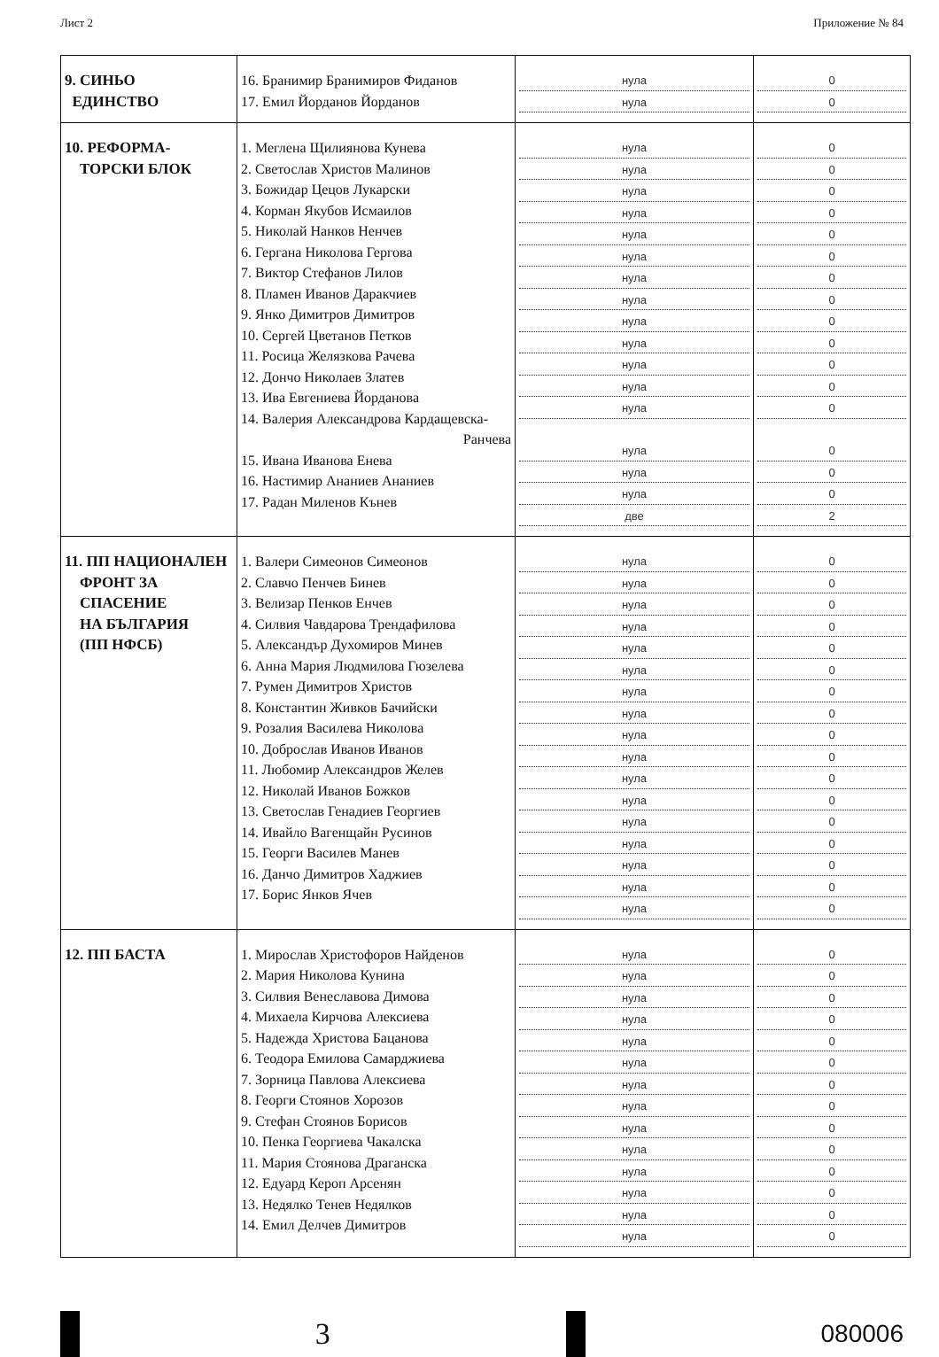Лист 2 Приложение № 84
| 9. СИНЬО ЕДИНСТВО | 16. Бранимир Бранимиров Фиданов 17. Емил Йорданов Йорданов | нула нула | 0 0 |
| 10. РЕФОРМА- ТОРСКИ БЛОК | 1. Меглена Щилиянова Кунева 2. Светослав Христов Малинов 3. Божидар Цецов Лукарски 4. Корман Якубов Исмаилов 5. Николай Нанков Ненчев 6. Гергана Николова Гергова 7. Виктор Стефанов Лилов 8. Пламен Иванов Даракчиев 9. Янко Димитров Димитров 10. Сергей Цветанов Петков 11. Росица Желязкова Рачева 12. Дончо Николаев Златев 13. Ива Евгениева Йорданова 14. Валерия Александрова Кардащевска- Ранчева 15. Ивана Иванова Енева 16. Настимир Ананиев Ананиев 17. Радан Миленов Кънев | нула нула нула нула нула нула нула нула нула нула нула нула нула нула нула нула две | 0 0 0 0 0 0 0 0 0 0 0 0 0 0 0 0 2 |
| 11. ПП НАЦИОНАЛЕН ФРОНТ ЗА СПАСЕНИЕ НА БЪЛГАРИЯ (ПП НФСБ) | 1. Валери Симеонов Симеонов 2. Славчо Пенчев Бинев 3. Велизар Пенков Енчев 4. Силвия Чавдарова Трендафилова 5. Александър Духомиров Минев 6. Анна Мария Людмилова Гюзелева 7. Румен Димитров Христов 8. Константин Живков Бачийски 9. Розалия Василева Николова 10. Доброслав Иванов Иванов 11. Любомир Александров Желев 12. Николай Иванов Божков 13. Светослав Генадиев Георгиев 14. Ивайло Вагенщайн Русинов 15. Георги Василев Манев 16. Данчо Димитров Хаджиев 17. Борис Янков Ячев | нула нула нула нула нула нула нула нула нула нула нула нула нула нула нула нула нула | 0 0 0 0 0 0 0 0 0 0 0 0 0 0 0 0 0 |
| 12. ПП БАСТА | 1. Мирослав Христофоров Найденов 2. Мария Николова Кунина 3. Силвия Венеславова Димова 4. Михаела Кирчова Алексиева 5. Надежда Христова Бацанова 6. Теодора Емилова Самарджиева 7. Зорница Павлова Алексиева 8. Георги Стоянов Хорозов 9. Стефан Стоянов Борисов 10. Пенка Георгиева Чакалска 11. Мария Стоянова Драганска 12. Едуард Кероп Арсенян 13. Недялко Тенев Недялков 14. Емил Делчев Димитров | нула нула нула нула нула нула нула нула нула нула нула нула нула нула | 0 0 0 0 0 0 0 0 0 0 0 0 0 0 |
3
080006